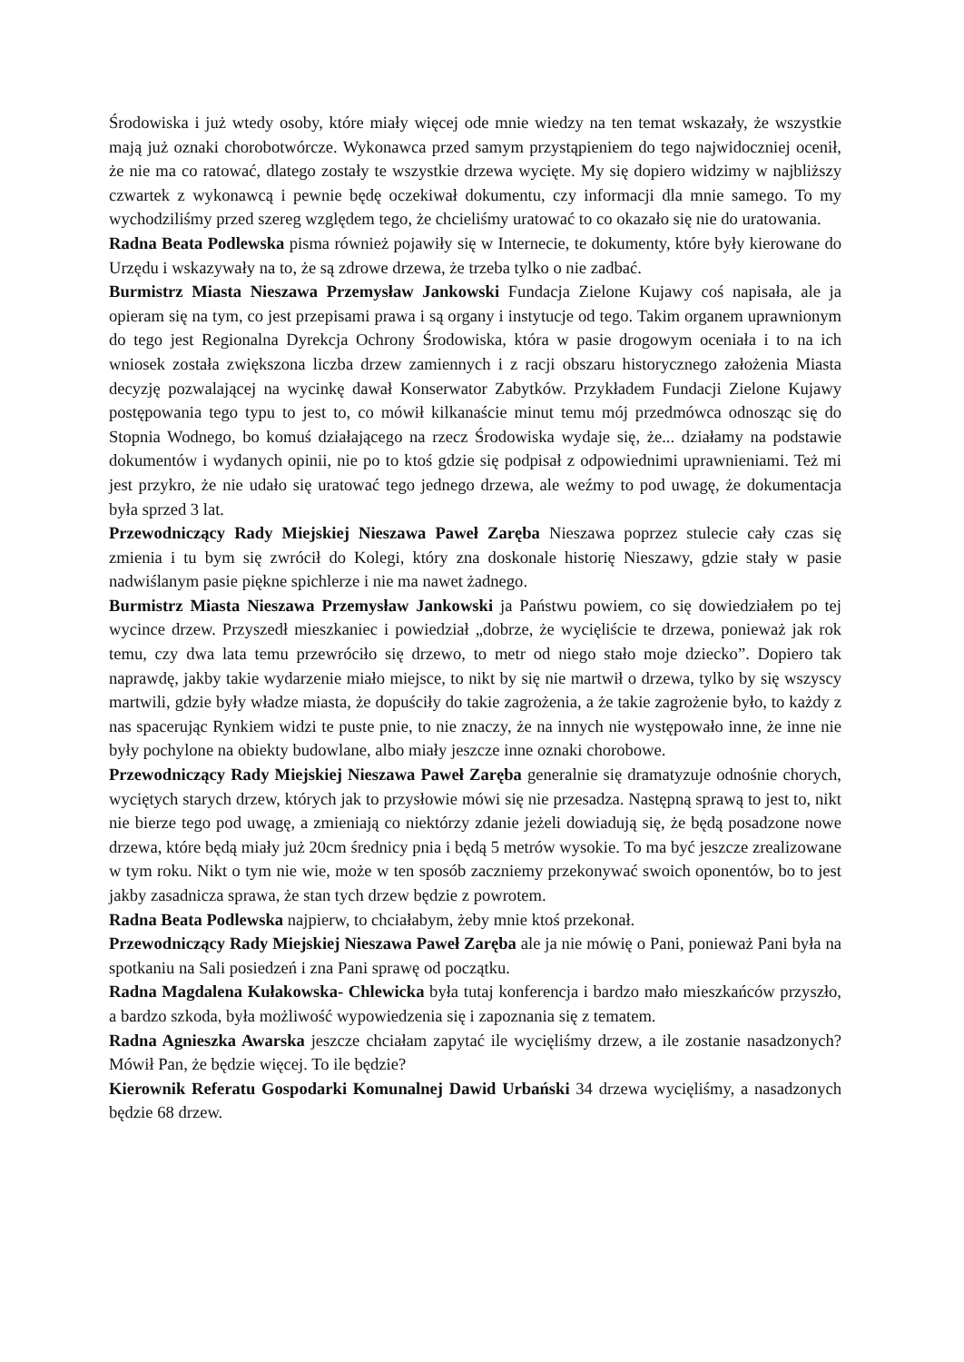Środowiska i już wtedy osoby, które miały więcej ode mnie wiedzy na ten temat wskazały, że wszystkie mają już oznaki chorobotwórcze. Wykonawca przed samym przystąpieniem do tego najwidoczniej ocenił, że nie ma co ratować, dlatego zostały te wszystkie drzewa wycięte. My się dopiero widzimy w najbliższy czwartek z wykonawcą i pewnie będę oczekiwał dokumentu, czy informacji dla mnie samego. To my wychodziliśmy przed szereg względem tego, że chcieliśmy uratować to co okazało się nie do uratowania.
Radna Beata Podlewska pisma również pojawiły się w Internecie, te dokumenty, które były kierowane do Urzędu i wskazywały na to, że są zdrowe drzewa, że trzeba tylko o nie zadbać.
Burmistrz Miasta Nieszawa Przemysław Jankowski Fundacja Zielone Kujawy coś napisała, ale ja opieram się na tym, co jest przepisami prawa i są organy i instytucje od tego. Takim organem uprawnionym do tego jest Regionalna Dyrekcja Ochrony Środowiska, która w pasie drogowym oceniała i to na ich wniosek została zwiększona liczba drzew zamiennych i z racji obszaru historycznego założenia Miasta decyzję pozwalającej na wycinkę dawał Konserwator Zabytków. Przykładem Fundacji Zielone Kujawy postępowania tego typu to jest to, co mówił kilkanaście minut temu mój przedmówca odnosząc się do Stopnia Wodnego, bo komuś działającego na rzecz Środowiska wydaje się, że... działamy na podstawie dokumentów i wydanych opinii, nie po to ktoś gdzie się podpisał z odpowiednimi uprawnieniami. Też mi jest przykro, że nie udało się uratować tego jednego drzewa, ale weźmy to pod uwagę, że dokumentacja była sprzed 3 lat.
Przewodniczący Rady Miejskiej Nieszawa Paweł Zaręba Nieszawa poprzez stulecie cały czas się zmienia i tu bym się zwrócił do Kolegi, który zna doskonale historię Nieszawy, gdzie stały w pasie nadwiślanym pasie piękne spichlerze i nie ma nawet żadnego.
Burmistrz Miasta Nieszawa Przemysław Jankowski ja Państwu powiem, co się dowiedziałem po tej wycince drzew. Przyszedł mieszkaniec i powiedział „dobrze, że wycięliście te drzewa, ponieważ jak rok temu, czy dwa lata temu przewróciło się drzewo, to metr od niego stało moje dziecko”. Dopiero tak naprawdę, jakby takie wydarzenie miało miejsce, to nikt by się nie martwił o drzewa, tylko by się wszyscy martwili, gdzie były władze miasta, że dopuściły do takie zagrożenia, a że takie zagrożenie było, to każdy z nas spacerując Rynkiem widzi te puste pnie, to nie znaczy, że na innych nie występowało inne, że inne nie były pochylone na obiekty budowlane, albo miały jeszcze inne oznaki chorobowe.
Przewodniczący Rady Miejskiej Nieszawa Paweł Zaręba generalnie się dramatyzuje odnośnie chorych, wyciętych starych drzew, których jak to przysłowie mówi się nie przesadza. Następną sprawą to jest to, nikt nie bierze tego pod uwagę, a zmieniają co niektórzy zdanie jeżeli dowiadują się, że będą posadzone nowe drzewa, które będą miały już 20cm średnicy pnia i będą 5 metrów wysokie. To ma być jeszcze zrealizowane w tym roku. Nikt o tym nie wie, może w ten sposób zaczniemy przekonywać swoich oponentów, bo to jest jakby zasadnicza sprawa, że stan tych drzew będzie z powrotem.
Radna Beata Podlewska najpierw, to chciałabym, żeby mnie ktoś przekonał.
Przewodniczący Rady Miejskiej Nieszawa Paweł Zaręba ale ja nie mówię o Pani, ponieważ Pani była na spotkaniu na Sali posiedzeń i zna Pani sprawę od początku.
Radna Magdalena Kułakowska- Chlewicka była tutaj konferencja i bardzo mało mieszkańców przyszło, a bardzo szkoda, była możliwość wypowiedzenia się i zapoznania się z tematem.
Radna Agnieszka Awarska jeszcze chciałam zapytać ile wycięliśmy drzew, a ile zostanie nasadzonych? Mówił Pan, że będzie więcej. To ile będzie?
Kierownik Referatu Gospodarki Komunalnej Dawid Urbański 34 drzewa wycięliśmy, a nasadzonych będzie 68 drzew.